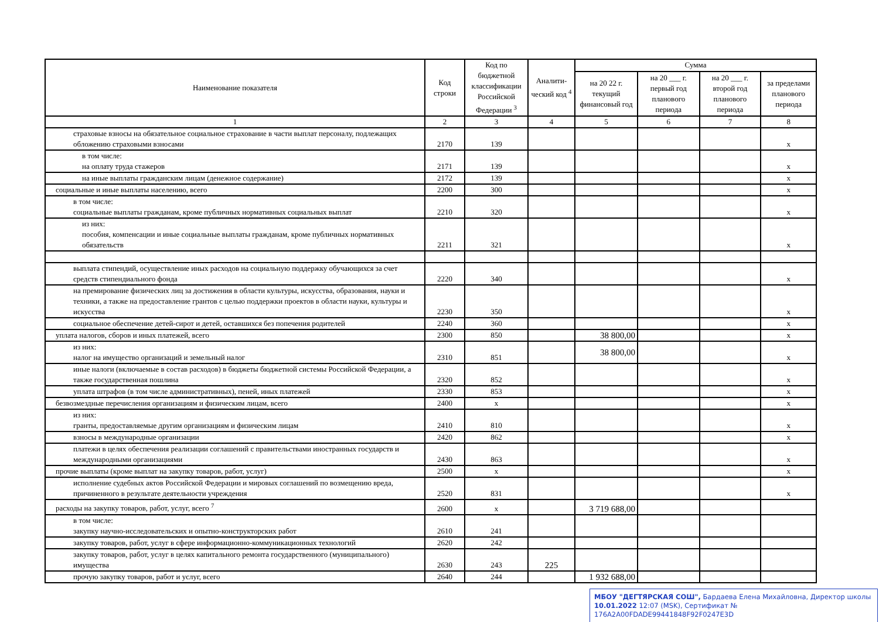| Наименование показателя | Код строки | Код по бюджетной классификации Российской Федерации <sup>3</sup> | Аналити-ческий код <sup>4</sup> | Сумма | | | |
| --- | --- | --- | --- | --- | --- | --- | --- |
| | | | | на 20 22 г. текущий финансовый год | на 20 ___ г. первый год планового периода | на 20 ___ г. второй год планового периода | за пределами планового периода |
| 1 | 2 | 3 | 4 | 5 | 6 | 7 | 8 |
| страховые взносы на обязательное социальное страхование в части выплат персоналу, подлежащих обложению страховыми взносами | 2170 | 139 | | | | | x |
| в том числе: на оплату труда стажеров | 2171 | 139 | | | | | x |
| на иные выплаты гражданским лицам (денежное содержание) | 2172 | 139 | | | | | x |
| социальные и иные выплаты населению, всего | 2200 | 300 | | | | | x |
| в том числе: социальные выплаты гражданам, кроме публичных нормативных социальных выплат | 2210 | 320 | | | | | x |
| из них: пособия, компенсации и иные социальные выплаты гражданам, кроме публичных нормативных обязательств | 2211 | 321 | | | | | x |
| выплата стипендий, осуществление иных расходов на социальную поддержку обучающихся за счет средств стипендиального фонда | 2220 | 340 | | | | | x |
| на премирование физических лиц за достижения в области культуры, искусства, образования, науки и техники, а также на предоставление грантов с целью поддержки проектов в области науки, культуры и искусства | 2230 | 350 | | | | | x |
| социальное обеспечение детей-сирот и детей, оставшихся без попечения родителей | 2240 | 360 | | | | | x |
| уплата налогов, сборов и иных платежей, всего | 2300 | 850 | | 38 800,00 | | | x |
| из них: налог на имущество организаций и земельный налог | 2310 | 851 | | 38 800,00 | | | x |
| иные налоги (включаемые в состав расходов) в бюджеты бюджетной системы Российской Федерации, а также государственная пошлина | 2320 | 852 | | | | | x |
| уплата штрафов (в том числе административных), пеней, иных платежей | 2330 | 853 | | | | | x |
| безвозмездные перечисления организациям и физическим лицам, всего | 2400 | x | | | | | x |
| из них: гранты, предоставляемые другим организациям и физическим лицам | 2410 | 810 | | | | | x |
| взносы в международные организации | 2420 | 862 | | | | | x |
| платежи в целях обеспечения реализации соглашений с правительствами иностранных государств и международными организациями | 2430 | 863 | | | | | x |
| прочие выплаты (кроме выплат на закупку товаров, работ, услуг) | 2500 | x | | | | | x |
| исполнение судебных актов Российской Федерации и мировых соглашений по возмещению вреда, причиненного в результате деятельности учреждения | 2520 | 831 | | | | | x |
| расходы на закупку товаров, работ, услуг, всего <sup>7</sup> | 2600 | x | | 3 719 688,00 | | | |
| в том числе: закупку научно-исследовательских и опытно-конструкторских работ | 2610 | 241 | | | | | |
| закупку товаров, работ, услуг в сфере информационно-коммуникационных технологий | 2620 | 242 | | | | | |
| закупку товаров, работ, услуг в целях капитального ремонта государственного (муниципального) имущества | 2630 | 243 | 225 | | | | |
| прочую закупку товаров, работ и услуг, всего | 2640 | 244 | | 1 932 688,00 | | | |
МБОУ "ДЕГТЯРСКАЯ СОШ", Бардаева Елена Михайловна, Директор школы
10.01.2022 12:07 (MSK), Сертификат № 176A2A00FDADE99441848F92F0247E3D